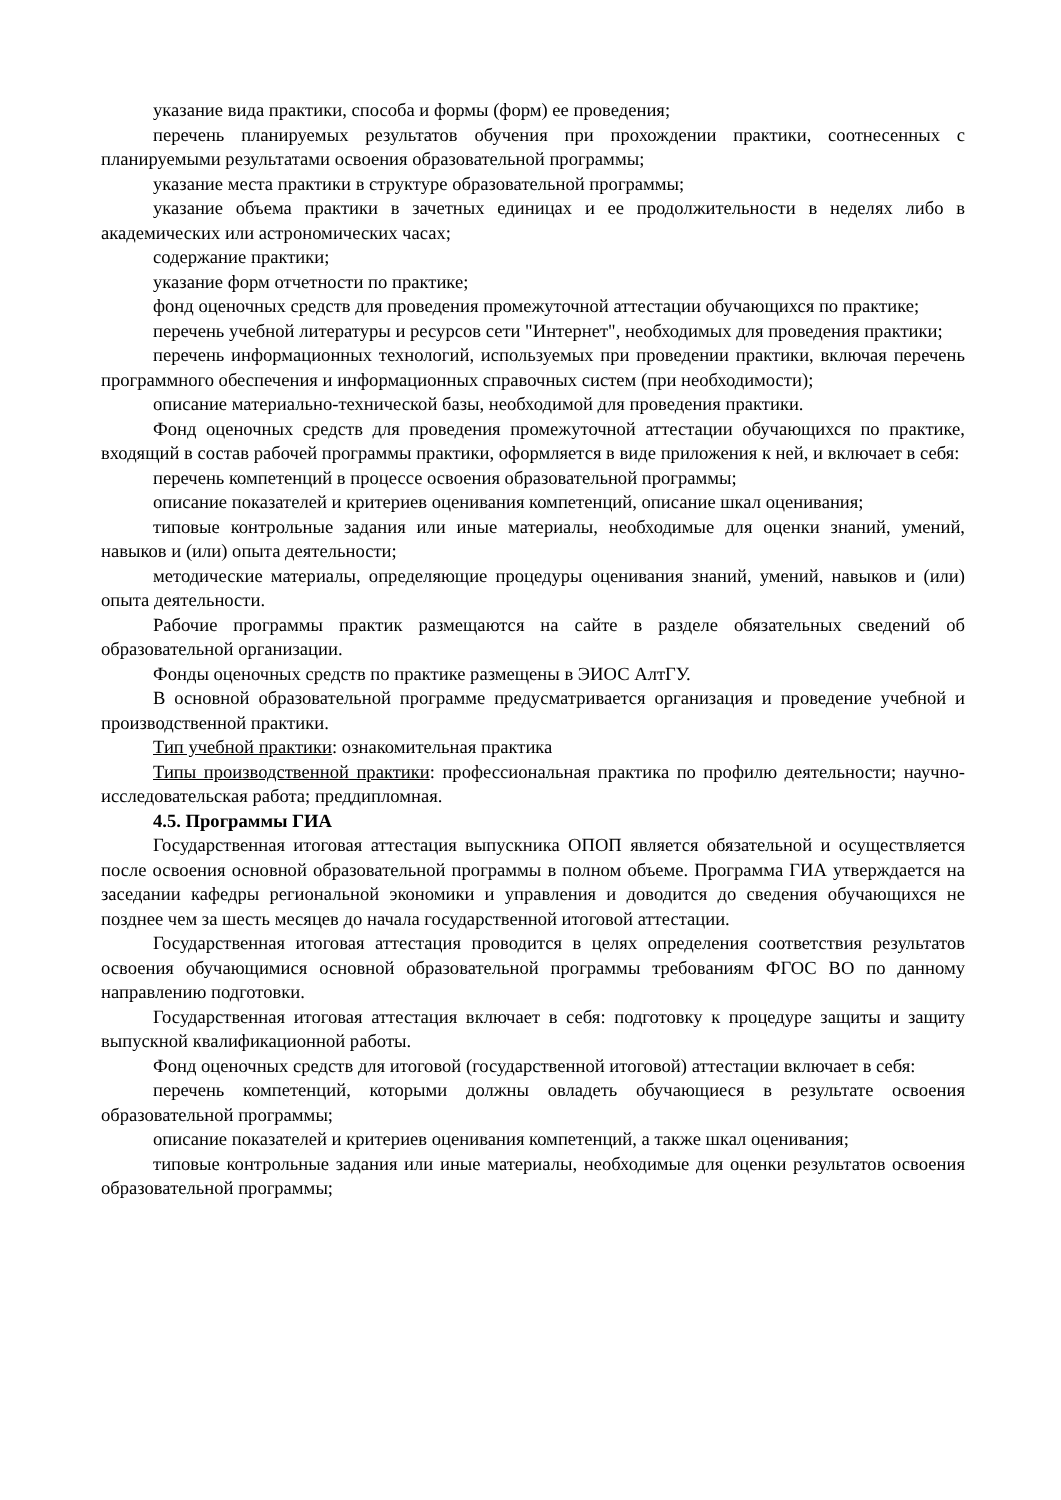указание вида практики, способа и формы (форм) ее проведения;
перечень планируемых результатов обучения при прохождении практики, соотнесенных с планируемыми результатами освоения образовательной программы;
указание места практики в структуре образовательной программы;
указание объема практики в зачетных единицах и ее продолжительности в неделях либо в академических или астрономических часах;
содержание практики;
указание форм отчетности по практике;
фонд оценочных средств для проведения промежуточной аттестации обучающихся по практике;
перечень учебной литературы и ресурсов сети "Интернет", необходимых для проведения практики;
перечень информационных технологий, используемых при проведении практики, включая перечень программного обеспечения и информационных справочных систем (при необходимости);
описание материально-технической базы, необходимой для проведения практики.
Фонд оценочных средств для проведения промежуточной аттестации обучающихся по практике, входящий в состав рабочей программы практики, оформляется в виде приложения к ней, и включает в себя:
перечень компетенций в процессе освоения образовательной программы;
описание показателей и критериев оценивания компетенций, описание шкал оценивания;
типовые контрольные задания или иные материалы, необходимые для оценки знаний, умений, навыков и (или) опыта деятельности;
методические материалы, определяющие процедуры оценивания знаний, умений, навыков и (или) опыта деятельности.
Рабочие программы практик размещаются на сайте в разделе обязательных сведений об образовательной организации.
Фонды оценочных средств по практике размещены в ЭИОС АлтГУ.
В основной образовательной программе предусматривается организация и проведение учебной и производственной практики.
Тип учебной практики: ознакомительная практика
Типы производственной практики: профессиональная практика по профилю деятельности; научно-исследовательская работа; преддипломная.
4.5. Программы ГИА
Государственная итоговая аттестация выпускника ОПОП является обязательной и осуществляется после освоения основной образовательной программы в полном объеме. Программа ГИА утверждается на заседании кафедры региональной экономики и управления и доводится до сведения обучающихся не позднее чем за шесть месяцев до начала государственной итоговой аттестации.
Государственная итоговая аттестация проводится в целях определения соответствия результатов освоения обучающимися основной образовательной программы требованиям ФГОС ВО по данному направлению подготовки.
Государственная итоговая аттестация включает в себя: подготовку к процедуре защиты и защиту выпускной квалификационной работы.
Фонд оценочных средств для итоговой (государственной итоговой) аттестации включает в себя:
перечень компетенций, которыми должны овладеть обучающиеся в результате освоения образовательной программы;
описание показателей и критериев оценивания компетенций, а также шкал оценивания;
типовые контрольные задания или иные материалы, необходимые для оценки результатов освоения образовательной программы;